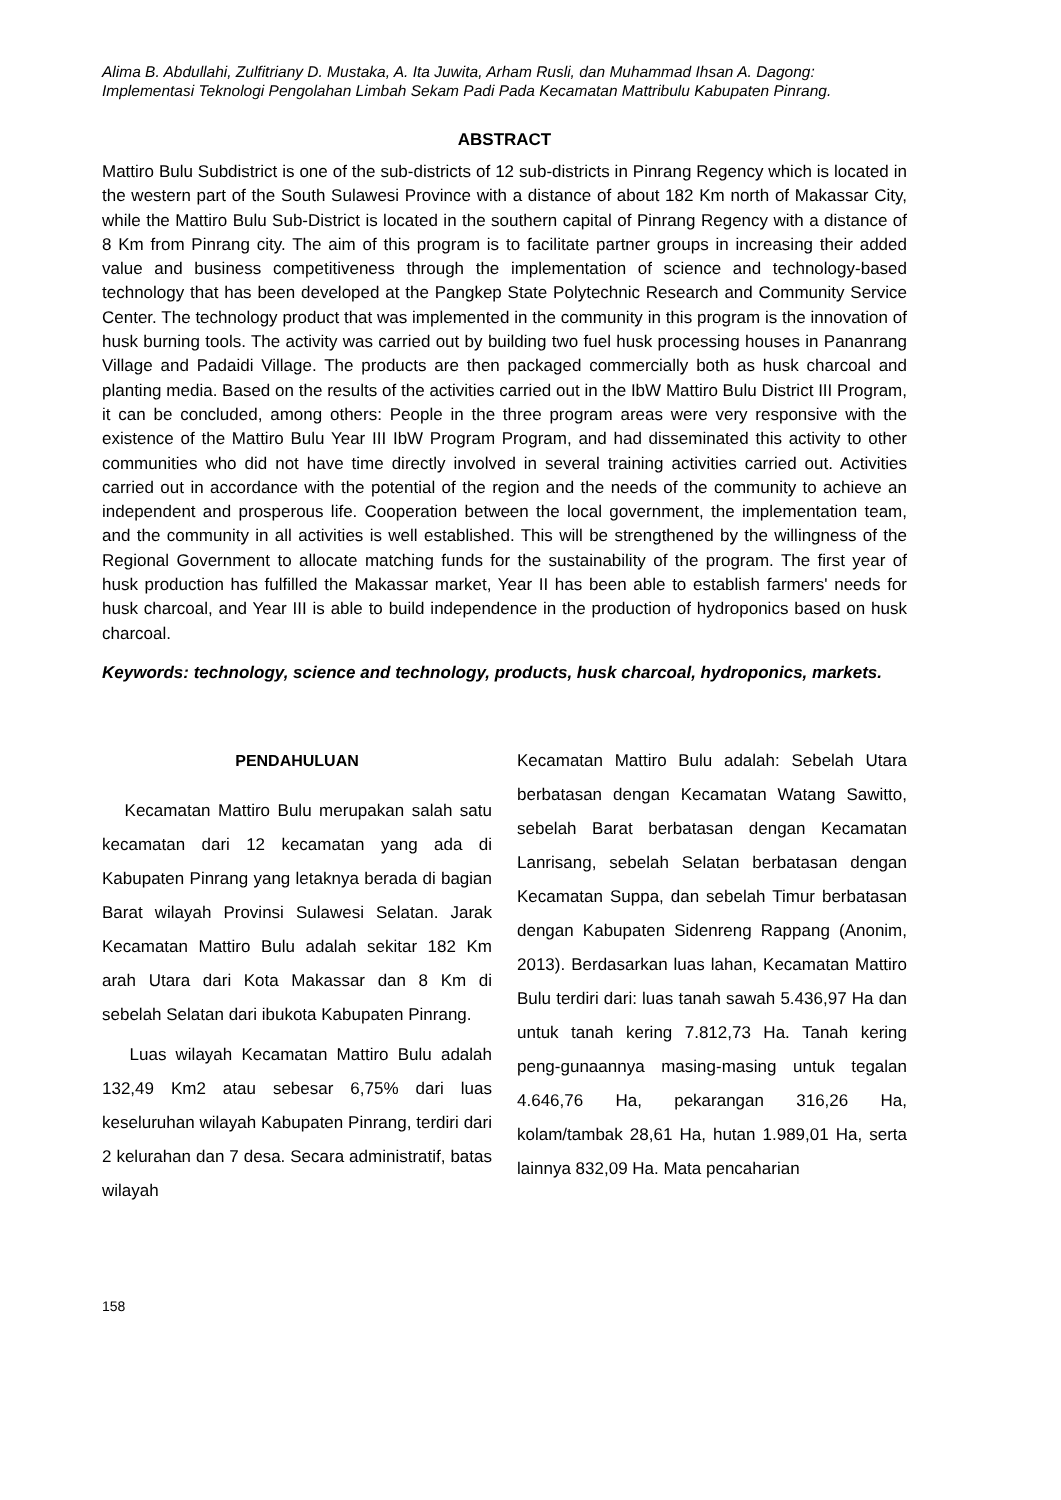Alima B. Abdullahi, Zulfitriany D. Mustaka, A. Ita Juwita, Arham Rusli, dan Muhammad Ihsan A. Dagong: Implementasi Teknologi Pengolahan Limbah Sekam Padi Pada Kecamatan Mattribulu Kabupaten Pinrang.
ABSTRACT
Mattiro Bulu Subdistrict is one of the sub-districts of 12 sub-districts in Pinrang Regency which is located in the western part of the South Sulawesi Province with a distance of about 182 Km north of Makassar City, while the Mattiro Bulu Sub-District is located in the southern capital of Pinrang Regency with a distance of 8 Km from Pinrang city. The aim of this program is to facilitate partner groups in increasing their added value and business competitiveness through the implementation of science and technology-based technology that has been developed at the Pangkep State Polytechnic Research and Community Service Center. The technology product that was implemented in the community in this program is the innovation of husk burning tools. The activity was carried out by building two fuel husk processing houses in Pananrang Village and Padaidi Village. The products are then packaged commercially both as husk charcoal and planting media. Based on the results of the activities carried out in the IbW Mattiro Bulu District III Program, it can be concluded, among others: People in the three program areas were very responsive with the existence of the Mattiro Bulu Year III IbW Program Program, and had disseminated this activity to other communities who did not have time directly involved in several training activities carried out. Activities carried out in accordance with the potential of the region and the needs of the community to achieve an independent and prosperous life. Cooperation between the local government, the implementation team, and the community in all activities is well established. This will be strengthened by the willingness of the Regional Government to allocate matching funds for the sustainability of the program. The first year of husk production has fulfilled the Makassar market, Year II has been able to establish farmers' needs for husk charcoal, and Year III is able to build independence in the production of hydroponics based on husk charcoal.
Keywords: technology, science and technology, products, husk charcoal, hydroponics, markets.
PENDAHULUAN
Kecamatan Mattiro Bulu merupakan salah satu kecamatan dari 12 kecamatan yang ada di Kabupaten Pinrang yang letaknya berada di bagian Barat wilayah Provinsi Sulawesi Selatan. Jarak Kecamatan Mattiro Bulu adalah sekitar 182 Km arah Utara dari Kota Makassar dan 8 Km di sebelah Selatan dari ibukota Kabupaten Pinrang.
Luas wilayah Kecamatan Mattiro Bulu adalah 132,49 Km2 atau sebesar 6,75% dari luas keseluruhan wilayah Kabupaten Pinrang, terdiri dari 2 kelurahan dan 7 desa. Secara administratif, batas wilayah
Kecamatan Mattiro Bulu adalah: Sebelah Utara berbatasan dengan Kecamatan Watang Sawitto, sebelah Barat berbatasan dengan Kecamatan Lanrisang, sebelah Selatan berbatasan dengan Kecamatan Suppa, dan sebelah Timur berbatasan dengan Kabupaten Sidenreng Rappang (Anonim, 2013). Berdasarkan luas lahan, Kecamatan Mattiro Bulu terdiri dari: luas tanah sawah 5.436,97 Ha dan untuk tanah kering 7.812,73 Ha. Tanah kering peng-gunaannya masing-masing untuk tegalan 4.646,76 Ha, pekarangan 316,26 Ha, kolam/tambak 28,61 Ha, hutan 1.989,01 Ha, serta lainnya 832,09 Ha. Mata pencaharian
158